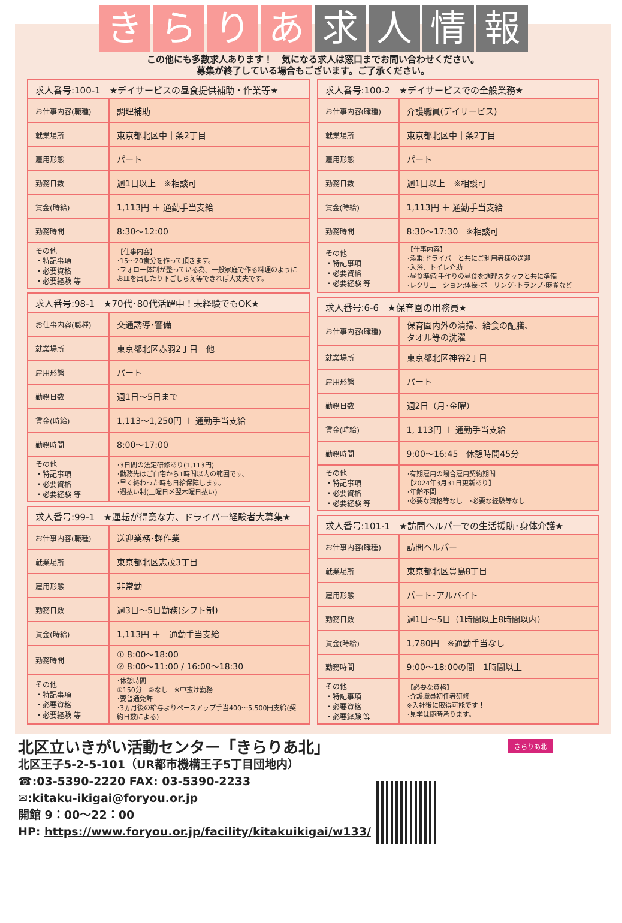きらりあ 求人情報
この他にも多数求人あります！　気になる求人は窓口までお問い合わせください。
募集が終了している場合もございます。ご了承ください。
| 求人番号:100-1 ★デイサービスの昼食提供補助・作業等★ | |
| --- | --- |
| お仕事内容(職種) | 調理補助 |
| 就業場所 | 東京都北区中十条2丁目 |
| 雇用形態 | パート |
| 勤務日数 | 週1日以上 ※相談可 |
| 賃金(時給) | 1,113円 ＋ 通勤手当支給 |
| 勤務時間 | 8:30～12:00 |
| その他 ・特記事項 ・必要資格 ・必要経験 等 | 【仕事内容】 ･15～20食分を作って頂きます。 ･フォロー体制が整っている為、一般家庭で作る料理のようにお皿を出したり下ごしらえ等できれば大丈夫です。 |
| 求人番号:98-1 ★70代･80代活躍中！未経験でもOK★ | |
| --- | --- |
| お仕事内容(職種) | 交通誘導･警備 |
| 就業場所 | 東京都北区赤羽2丁目 他 |
| 雇用形態 | パート |
| 勤務日数 | 週1日～5日まで |
| 賃金(時給) | 1,113～1,250円 ＋ 通勤手当支給 |
| 勤務時間 | 8:00～17:00 |
| その他 ・特記事項 ・必要資格 ・必要経験 等 | ･3日間の法定研修あり(1,113円) ･勤務先はご自宅から1時間以内の範囲です。 ･早く終わった時も日給保障します。 ･週払い制(土曜日〆翌木曜日払い) |
| 求人番号:99-1 ★運転が得意な方、ドライバー経験者大募集★ | |
| --- | --- |
| お仕事内容(職種) | 送迎業務･軽作業 |
| 就業場所 | 東京都北区志茂3丁目 |
| 雇用形態 | 非常勤 |
| 勤務日数 | 週3日～5日勤務(シフト制) |
| 賃金(時給) | 1,113円 ＋ 通勤手当支給 |
| 勤務時間 | ① 8:00～18:00 ② 8:00～11:00 / 16:00～18:30 |
| その他 ・特記事項 ・必要資格 ・必要経験 等 | ･休憩時間 ①150分 ②なし ※中抜け勤務 ･要普通免許 ･3ヵ月後の給与よりベースアップ手当400～5,500円支給(契約日数による) |
| 求人番号:100-2 ★デイサービスでの全般業務★ | |
| --- | --- |
| お仕事内容(職種) | 介護職員(デイサービス) |
| 就業場所 | 東京都北区中十条2丁目 |
| 雇用形態 | パート |
| 勤務日数 | 週1日以上 ※相談可 |
| 賃金(時給) | 1,113円 ＋ 通勤手当支給 |
| 勤務時間 | 8:30～17:30 ※相談可 |
| その他 ・特記事項 ・必要資格 ・必要経験 等 | 【仕事内容】 ･添乗:ドライバーと共にご利用者様の送迎 ･入浴、トイレ介助 ･昼食準備:手作りの昼食を調理スタッフと共に準備 ･レクリエーション:体操･ボーリング･トランプ･麻雀など |
| 求人番号:6-6 ★保育園の用務員★ | |
| --- | --- |
| お仕事内容(職種) | 保育園内外の清掃、給食の配膳、 タオル等の洗濯 |
| 就業場所 | 東京都北区神谷2丁目 |
| 雇用形態 | パート |
| 勤務日数 | 週2日（月･金曜） |
| 賃金(時給) | 1, 113円 ＋ 通勤手当支給 |
| 勤務時間 | 9:00～16:45 休憩時間45分 |
| その他 ・特記事項 ・必要資格 ・必要経験 等 | ･有期雇用の場合雇用契約期間 【2024年3月31日更新あり】 ･年齢不問 ･必要な資格等なし ･必要な経験等なし |
| 求人番号:101-1 ★訪問ヘルパーでの生活援助･身体介護★ | |
| --- | --- |
| お仕事内容(職種) | 訪問ヘルパー |
| 就業場所 | 東京都北区豊島8丁目 |
| 雇用形態 | パート･アルバイト |
| 勤務日数 | 週1日～5日（1時間以上8時間以内） |
| 賃金(時給) | 1,780円 ※通勤手当なし |
| 勤務時間 | 9:00～18:00の間 1時間以上 |
| その他 ・特記事項 ・必要資格 ・必要経験 等 | 【必要な資格】 ･介護職員初任者研修 ※入社後に取得可能です！ ･見学は随時承ります。 |
北区立いきがい活動センター「きらりあ北」
北区王子5-2-5-101（UR都市機構王子5丁目団地内）
☎:03-5390-2220 FAX: 03-5390-2233
✉:kitaku-ikigai@foryou.or.jp
開館 9：00～22：00
HP: https://www.foryou.or.jp/facility/kitakuikigai/w133/
きらりあ北